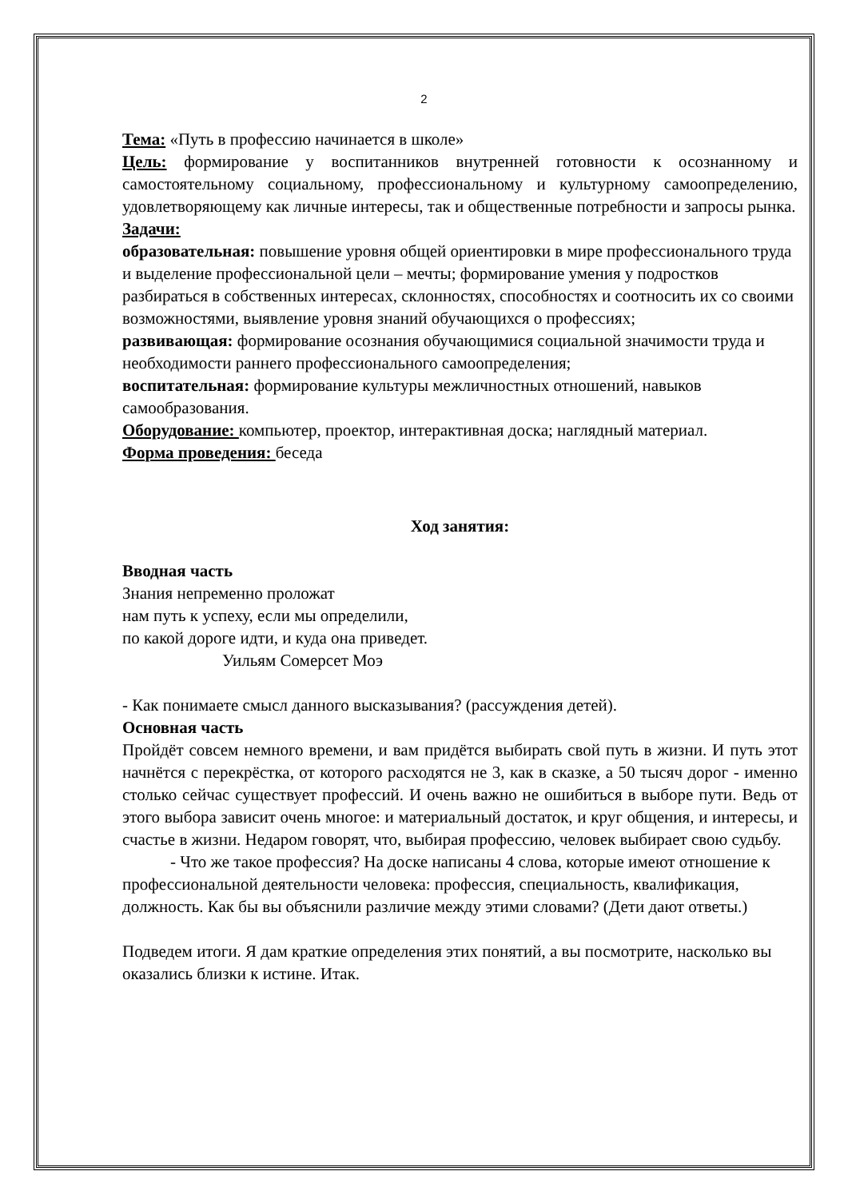2
Тема: «Путь в профессию начинается в школе»
Цель: формирование у воспитанников внутренней готовности к осознанному и самостоятельному социальному, профессиональному и культурному самоопределению, удовлетворяющему как личные интересы, так и общественные потребности и запросы рынка.
Задачи:
образовательная: повышение уровня общей ориентировки в мире профессионального труда и выделение профессиональной цели – мечты; формирование умения у подростков разбираться в собственных интересах, склонностях, способностях и соотносить их со своими возможностями, выявление уровня знаний обучающихся о профессиях;
развивающая: формирование осознания обучающимися социальной значимости труда и необходимости раннего профессионального самоопределения;
воспитательная: формирование культуры межличностных отношений, навыков самообразования.
Оборудование: компьютер, проектор, интерактивная доска; наглядный материал.
Форма проведения: беседа
Ход занятия:
Вводная часть
Знания непременно проложат
нам путь к успеху, если мы определили,
по какой дороге идти, и куда она приведет.
Уильям Сомерсет Моэ
- Как понимаете смысл данного высказывания? (рассуждения детей).
Основная часть
Пройдёт совсем немного времени, и вам придётся выбирать свой путь в жизни. И путь этот начнётся с перекрёстка, от которого расходятся не 3, как в сказке, а 50 тысяч дорог - именно столько сейчас существует профессий. И очень важно не ошибиться в выборе пути. Ведь от этого выбора зависит очень многое: и материальный достаток, и круг общения, и интересы, и счастье в жизни. Недаром говорят, что, выбирая профессию, человек выбирает свою судьбу.
- Что же такое профессия? На доске написаны 4 слова, которые имеют отношение к профессиональной деятельности человека: профессия, специальность, квалификация, должность. Как бы вы объяснили различие между этими словами? (Дети дают ответы.)
Подведем итоги. Я дам краткие определения этих понятий, а вы посмотрите, насколько вы оказались близки к истине. Итак.